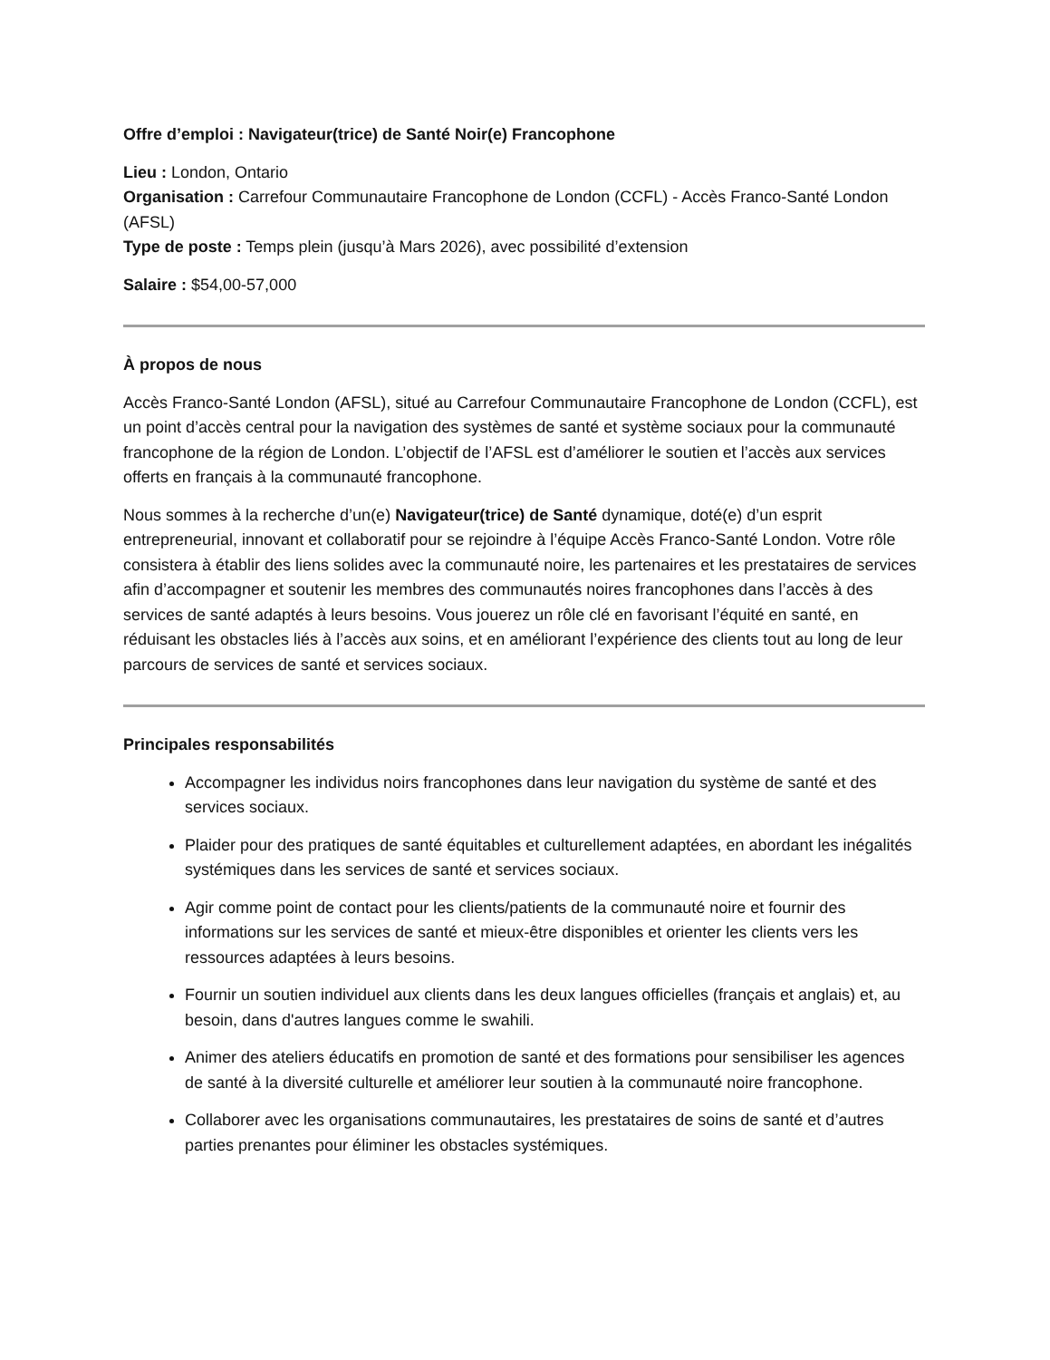Offre d’emploi : Navigateur(trice) de Santé Noir(e) Francophone
Lieu : London, Ontario
Organisation : Carrefour Communautaire Francophone de London (CCFL) - Accès Franco-Santé London (AFSL)
Type de poste : Temps plein (jusqu’à Mars 2026), avec possibilité d’extension
Salaire : $54,00-57,000
À propos de nous
Accès Franco-Santé London (AFSL), situé au Carrefour Communautaire Francophone de London (CCFL), est un point d’accès central pour la navigation des systèmes de santé et système sociaux pour la communauté francophone de la région de London. L’objectif de l’AFSL est d’améliorer le soutien et l’accès aux services offerts en français à la communauté francophone.
Nous sommes à la recherche d’un(e) Navigateur(trice) de Santé dynamique, doté(e) d’un esprit entrepreneurial, innovant et collaboratif pour se rejoindre à l’équipe Accès Franco-Santé London. Votre rôle consistera à établir des liens solides avec la communauté noire, les partenaires et les prestataires de services afin d’accompagner et soutenir les membres des communautés noires francophones dans l’accès à des services de santé adaptés à leurs besoins. Vous jouerez un rôle clé en favorisant l’équité en santé, en réduisant les obstacles liés à l’accès aux soins, et en améliorant l’expérience des clients tout au long de leur parcours de services de santé et services sociaux.
Principales responsabilités
Accompagner les individus noirs francophones dans leur navigation du système de santé et des services sociaux.
Plaider pour des pratiques de santé équitables et culturellement adaptées, en abordant les inégalités systémiques dans les services de santé et services sociaux.
Agir comme point de contact pour les clients/patients de la communauté noire et fournir des informations sur les services de santé et mieux-être disponibles et orienter les clients vers les ressources adaptées à leurs besoins.
Fournir un soutien individuel aux clients dans les deux langues officielles (français et anglais) et, au besoin, dans d'autres langues comme le swahili.
Animer des ateliers éducatifs en promotion de santé et des formations pour sensibiliser les agences de santé à la diversité culturelle et améliorer leur soutien à la communauté noire francophone.
Collaborer avec les organisations communautaires, les prestataires de soins de santé et d’autres parties prenantes pour éliminer les obstacles systémiques.